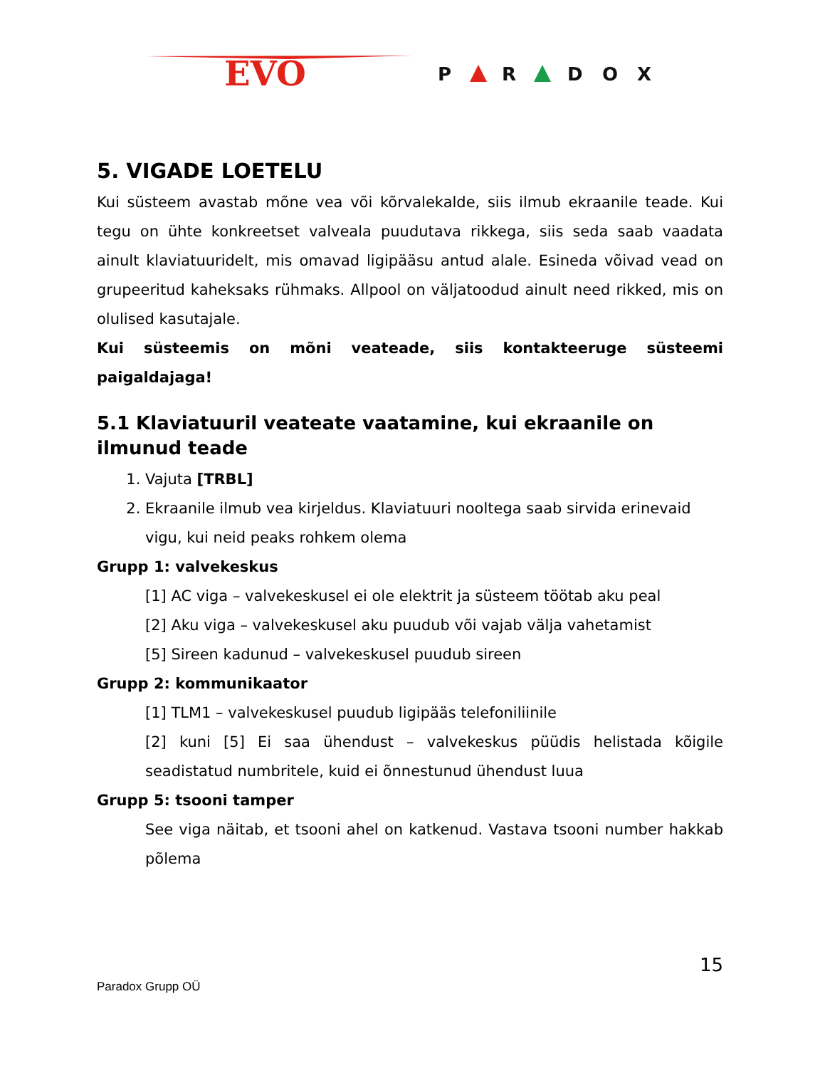EVO
P
R
D
O
X
5. VIGADE LOETELU
Kui süsteem avastab mõne vea või kõrvalekalde, siis ilmub ekraanile teade. Kui tegu on ühte konkreetset valveala puudutava rikkega, siis seda saab vaadata ainult klaviatuuridelt, mis omavad ligipääsu antud alale. Esineda võivad vead on grupeeritud kaheksaks rühmaks. Allpool on väljatoodud ainult need rikked, mis on olulised kasutajale.
Kui süsteemis on mõni veateade, siis kontakteeruge süsteemi paigaldajaga!
5.1 Klaviatuuril veateate vaatamine, kui ekraanile on ilmunud teade
1. Vajuta [TRBL]
2. Ekraanile ilmub vea kirjeldus. Klaviatuuri nooltega saab sirvida erinevaid vigu, kui neid peaks rohkem olema
Grupp 1: valvekeskus
[1] AC viga – valvekeskusel ei ole elektrit ja süsteem töötab aku peal
[2] Aku viga – valvekeskusel aku puudub või vajab välja vahetamist
[5] Sireen kadunud – valvekeskusel puudub sireen
Grupp 2: kommunikaator
[1] TLM1 – valvekeskusel puudub ligipääs telefoniliinile
[2] kuni [5] Ei saa ühendust – valvekeskus püüdis helistada kõigile seadistatud numbritele, kuid ei õnnestunud ühendust luua
Grupp 5: tsooni tamper
See viga näitab, et tsooni ahel on katkenud. Vastava tsooni number hakkab põlema
15
Paradox Grupp OÜ